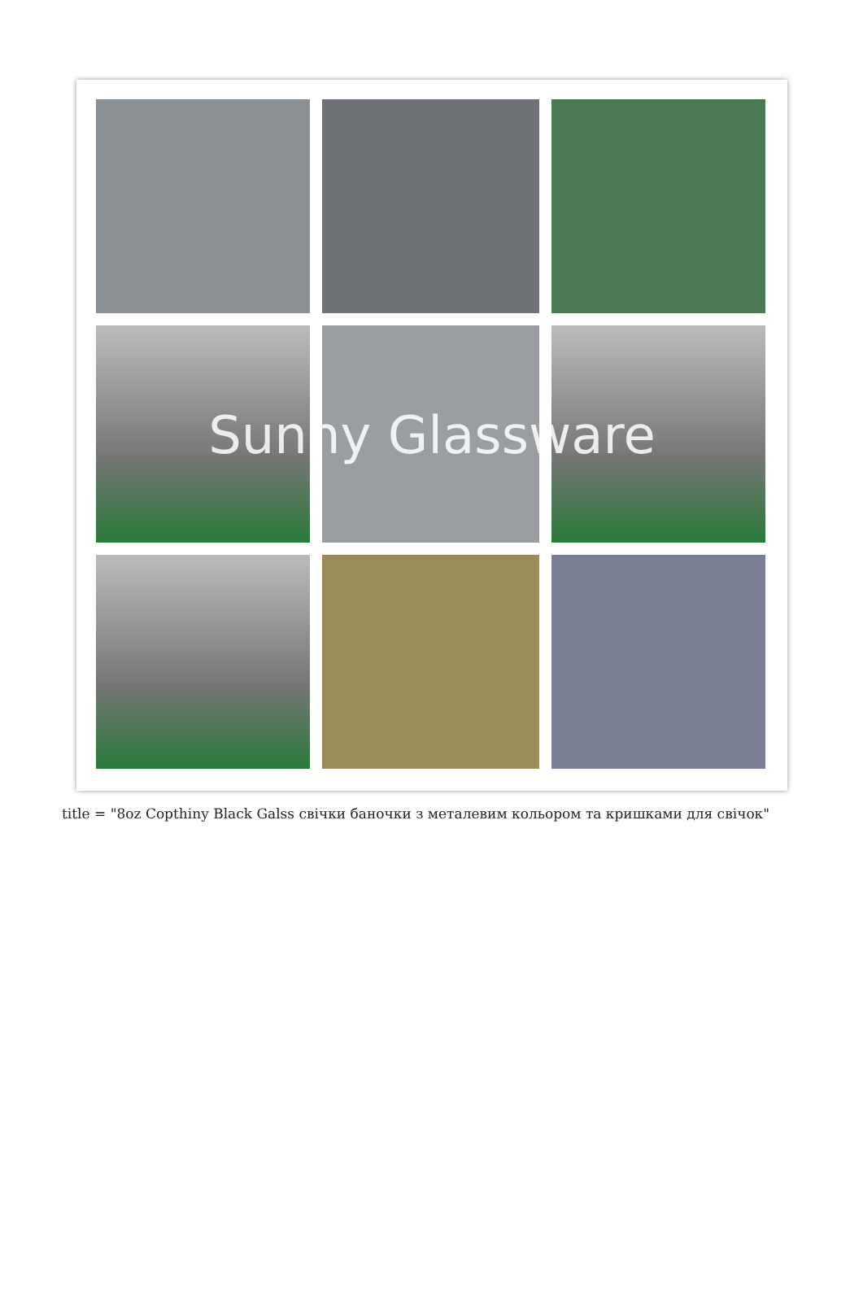Sunny Glassware
title = "8oz Copthiny Black Galss свічки баночки з металевим кольором та кришками для свічок"